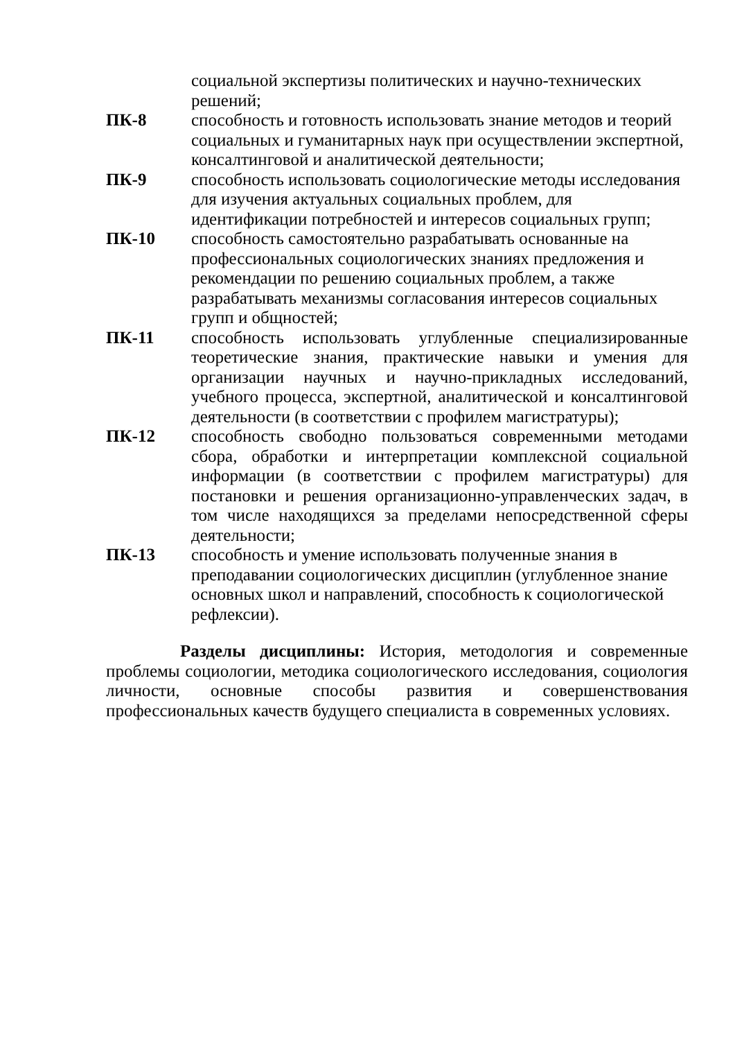| | социальной экспертизы политических и научно-технических решений; |
| ПК-8 | способность и готовность использовать знание методов и теорий социальных и гуманитарных наук при осуществлении экспертной, консалтинговой и аналитической деятельности; |
| ПК-9 | способность использовать социологические методы исследования для изучения актуальных социальных проблем, для идентификации потребностей и интересов социальных групп; |
| ПК-10 | способность самостоятельно разрабатывать основанные на профессиональных социологических знаниях предложения и рекомендации по решению социальных проблем, а также разрабатывать механизмы согласования интересов социальных групп и общностей; |
| ПК-11 | способность использовать углубленные специализированные теоретические знания, практические навыки и умения для организации научных и научно-прикладных исследований, учебного процесса, экспертной, аналитической и консалтинговой деятельности (в соответствии с профилем магистратуры); |
| ПК-12 | способность свободно пользоваться современными методами сбора, обработки и интерпретации комплексной социальной информации (в соответствии с профилем магистратуры) для постановки и решения организационно-управленческих задач, в том числе находящихся за пределами непосредственной сферы деятельности; |
| ПК-13 | способность и умение использовать полученные знания в преподавании социологических дисциплин (углубленное знание основных школ и направлений, способность к социологической рефлексии). |
Разделы дисциплины: История, методология и современные проблемы социологии, методика социологического исследования, социология личности, основные способы развития и совершенствования профессиональных качеств будущего специалиста в современных условиях.